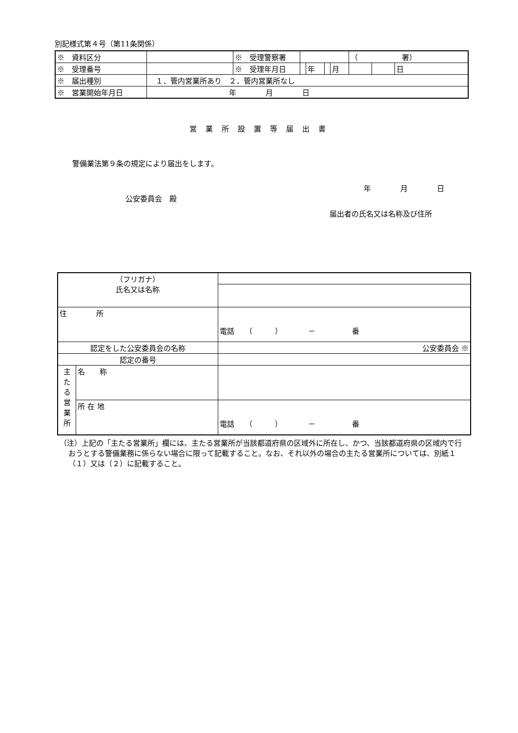別記様式第４号（第11条関係）
| ※ 資料区分 | | ※ 受理警察署 | | | | | （ 署） | | |
| ※ 受理番号 | | ※ 受理年月日 | | 年 | | 月 | | | 日 |
| ※ 届出種別 | １．管内営業所あり ２．管内営業所なし | | | | | | | | |
| ※ 営業開始年月日 | 年 月 日 | | | | | | | | |
営業所設置等届出書
警備業法第９条の規定により届出をします。
年　　　　月　　　　日
公安委員会　殿
届出者の氏名又は名称及び住所
| （フリガナ） 氏名又は名称 | | | |
| 住 所 | | 電話 （ ） － 番 | |
| 認定をした公安委員会の名称 | | | 公安委員会 ※ |
| 認定の番号 | | | |
| 主 た る 営 業 所 | 名 称 | | |
| | 所 在 地 | 電話 （ ） － 番 | |
（注）上記の「主たる営業所」欄には、主たる営業所が当該都道府県の区域外に所在し、かつ、当該都道府県の区域内で行おうとする警備業務に係らない場合に限って記載すること。なお、それ以外の場合の主たる営業所については、別紙１（１）又は（２）に記載すること。